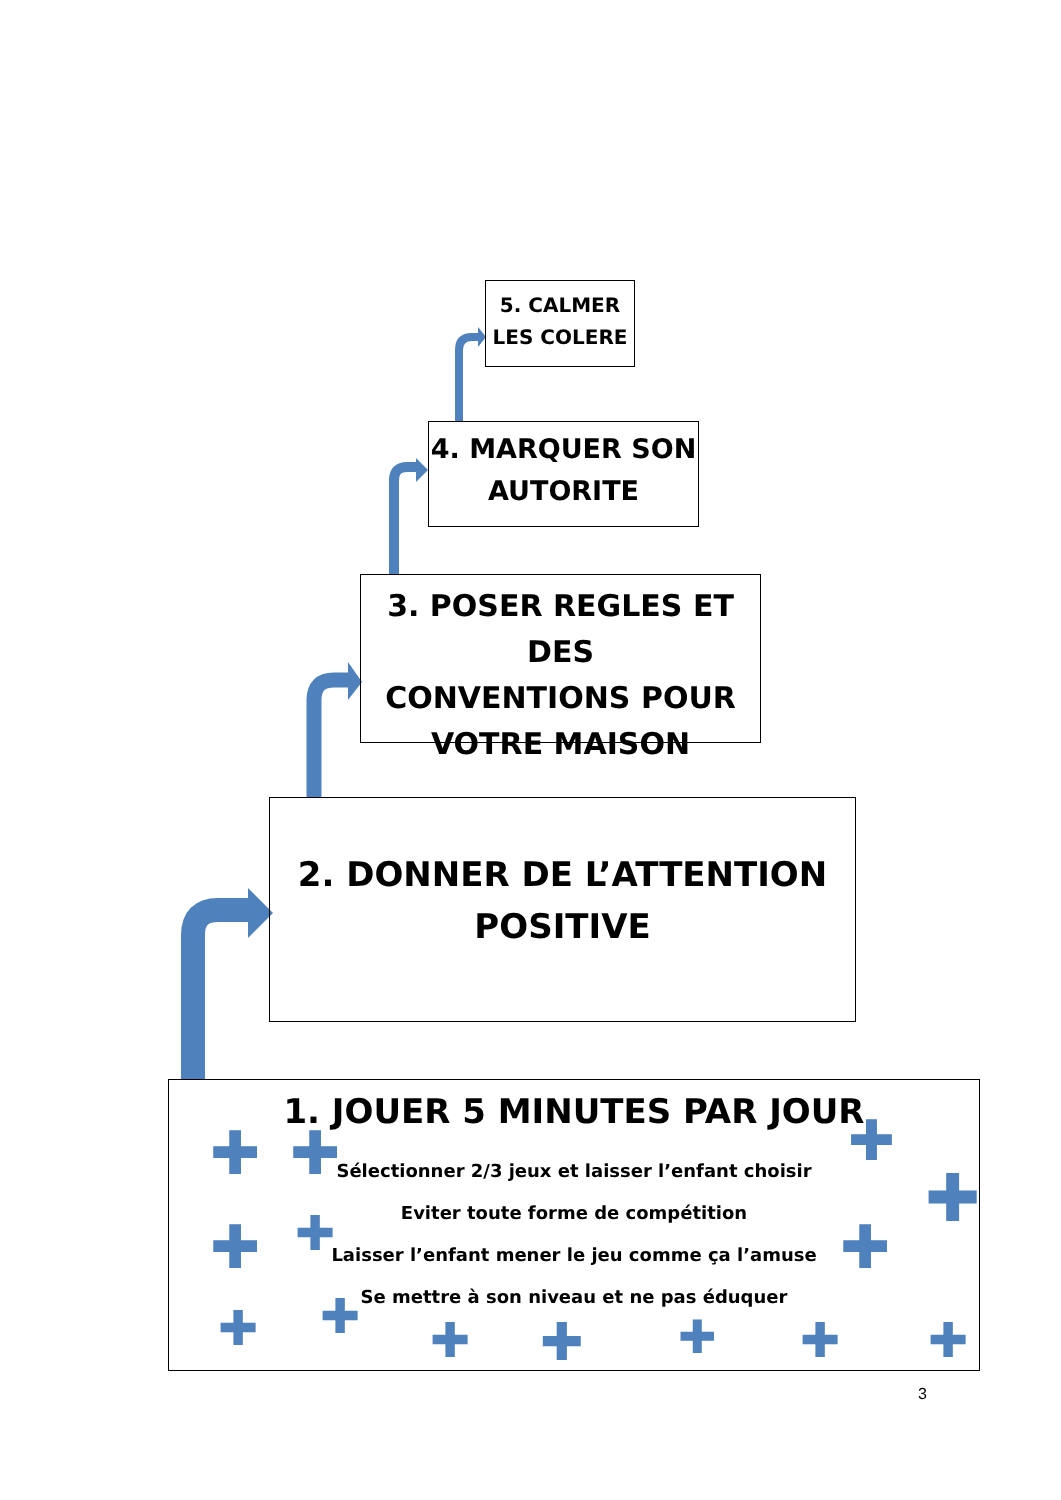5. CALMER
LES COLERE
4. MARQUER SON
AUTORITE
3. POSER REGLES ET DES
CONVENTIONS POUR
VOTRE MAISON
2. DONNER DE L’ATTENTION
POSITIVE
1. JOUER 5 MINUTES PAR JOUR
Sélectionner 2/3 jeux et laisser l’enfant choisir
Eviter toute forme de compétition
Laisser l’enfant mener le jeu comme ça l’amuse
Se mettre à son niveau et ne pas éduquer
✚ ✚
✚ ✚
✚ ✚ ✚ ✚ ✚ ✚ ✚
✚
✚
✚
3